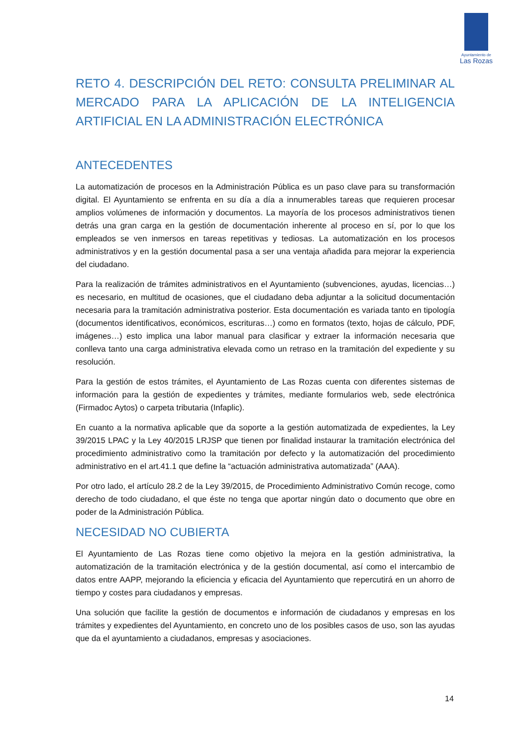Ayuntamiento de
Las Rozas
RETO 4. DESCRIPCIÓN DEL RETO: CONSULTA PRELIMINAR AL MERCADO PARA LA APLICACIÓN DE LA INTELIGENCIA ARTIFICIAL EN LA ADMINISTRACIÓN ELECTRÓNICA
ANTECEDENTES
La automatización de procesos en la Administración Pública es un paso clave para su transformación digital. El Ayuntamiento se enfrenta en su día a día a innumerables tareas que requieren procesar amplios volúmenes de información y documentos. La mayoría de los procesos administrativos tienen detrás una gran carga en la gestión de documentación inherente al proceso en sí, por lo que los empleados se ven inmersos en tareas repetitivas y tediosas. La automatización en los procesos administrativos y en la gestión documental pasa a ser una ventaja añadida para mejorar la experiencia del ciudadano.
Para la realización de trámites administrativos en el Ayuntamiento (subvenciones, ayudas, licencias…) es necesario, en multitud de ocasiones, que el ciudadano deba adjuntar a la solicitud documentación necesaria para la tramitación administrativa posterior. Esta documentación es variada tanto en tipología (documentos identificativos, económicos, escrituras…) como en formatos (texto, hojas de cálculo, PDF, imágenes…) esto implica una labor manual para clasificar y extraer la información necesaria que conlleva tanto una carga administrativa elevada como un retraso en la tramitación del expediente y su resolución.
Para la gestión de estos trámites, el Ayuntamiento de Las Rozas cuenta con diferentes sistemas de información para la gestión de expedientes y trámites, mediante formularios web, sede electrónica (Firmadoc Aytos) o carpeta tributaria (Infaplic).
En cuanto a la normativa aplicable que da soporte a la gestión automatizada de expedientes, la Ley 39/2015 LPAC y la Ley 40/2015 LRJSP que tienen por finalidad instaurar la tramitación electrónica del procedimiento administrativo como la tramitación por defecto y la automatización del procedimiento administrativo en el art.41.1 que define la “actuación administrativa automatizada” (AAA).
Por otro lado, el artículo 28.2 de la Ley 39/2015, de Procedimiento Administrativo Común recoge, como derecho de todo ciudadano, el que éste no tenga que aportar ningún dato o documento que obre en poder de la Administración Pública.
NECESIDAD NO CUBIERTA
El Ayuntamiento de Las Rozas tiene como objetivo la mejora en la gestión administrativa, la automatización de la tramitación electrónica y de la gestión documental, así como el intercambio de datos entre AAPP, mejorando la eficiencia y eficacia del Ayuntamiento que repercutirá en un ahorro de tiempo y costes para ciudadanos y empresas.
Una solución que facilite la gestión de documentos e información de ciudadanos y empresas en los trámites y expedientes del Ayuntamiento, en concreto uno de los posibles casos de uso, son las ayudas que da el ayuntamiento a ciudadanos, empresas y asociaciones.
14